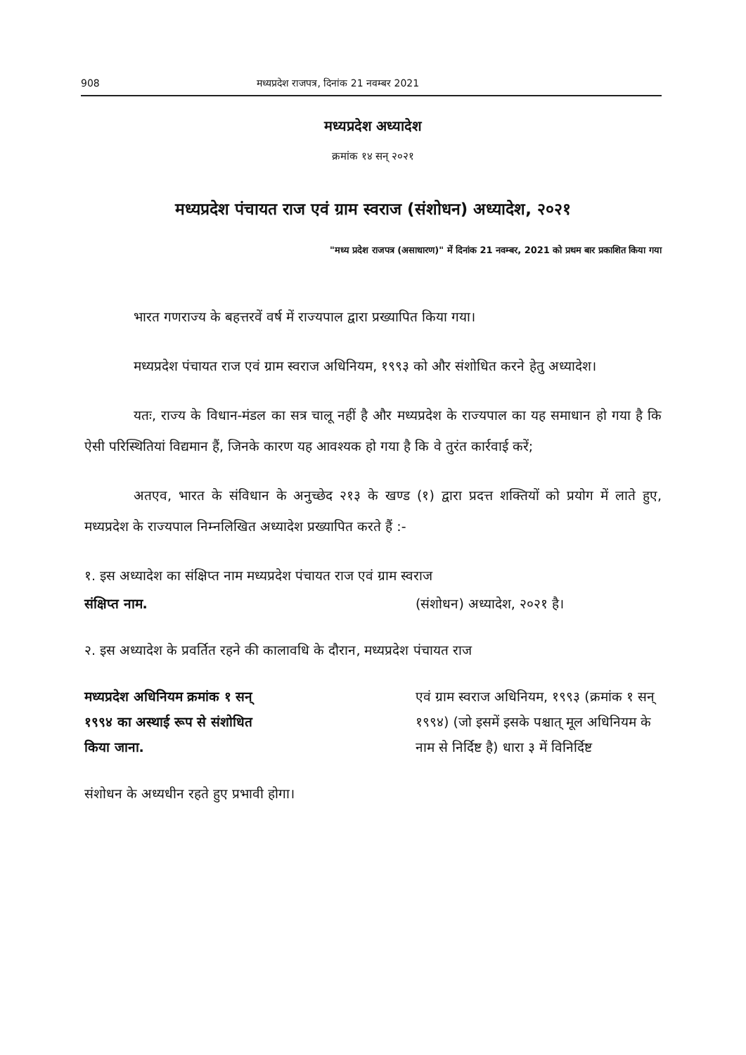908 मध्यप्रदेश राजपत्र, दिनांक 21 नवम्बर 2021
मध्यप्रदेश अध्यादेश
क्रमांक १४ सन् २०२१
मध्यप्रदेश पंचायत राज एवं ग्राम स्वराज (संशोधन) अध्यादेश, २०२१
"मध्य प्रदेश राजपत्र (असाधारण)" में दिनांक 21 नवम्बर, 2021 को प्रथम बार प्रकाशित किया गया
भारत गणराज्य के बहत्तरवें वर्ष में राज्यपाल द्वारा प्रख्यापित किया गया।
मध्यप्रदेश पंचायत राज एवं ग्राम स्वराज अधिनियम, १९९३ को और संशोधित करने हेतु अध्यादेश।
यतः, राज्य के विधान-मंडल का सत्र चालू नहीं है और मध्यप्रदेश के राज्यपाल का यह समाधान हो गया है कि ऐसी परिस्थितियां विद्यमान हैं, जिनके कारण यह आवश्यक हो गया है कि वे तुरंत कार्रवाई करें;
अतएव, भारत के संविधान के अनुच्छेद २१३ के खण्ड (१) द्वारा प्रदत्त शक्तियों को प्रयोग में लाते हुए, मध्यप्रदेश के राज्यपाल निम्नलिखित अध्यादेश प्रख्यापित करते हैं :-
१. इस अध्यादेश का संक्षिप्त नाम मध्यप्रदेश पंचायत राज एवं ग्राम स्वराज
संक्षिप्त नाम. (संशोधन) अध्यादेश, २०२१ है।
२. इस अध्यादेश के प्रवर्तित रहने की कालावधि के दौरान, मध्यप्रदेश पंचायत राज
मध्यप्रदेश अधिनियम क्रमांक १ सन् १९९४ का अस्थाई रूप से संशोधित किया जाना. एवं ग्राम स्वराज अधिनियम, १९९३ (क्रमांक १ सन् १९९४) (जो इसमें इसके पश्चात् मूल अधिनियम के नाम से निर्दिष्ट है) धारा ३ में विनिर्दिष्ट
संशोधन के अध्यधीन रहते हुए प्रभावी होगा।